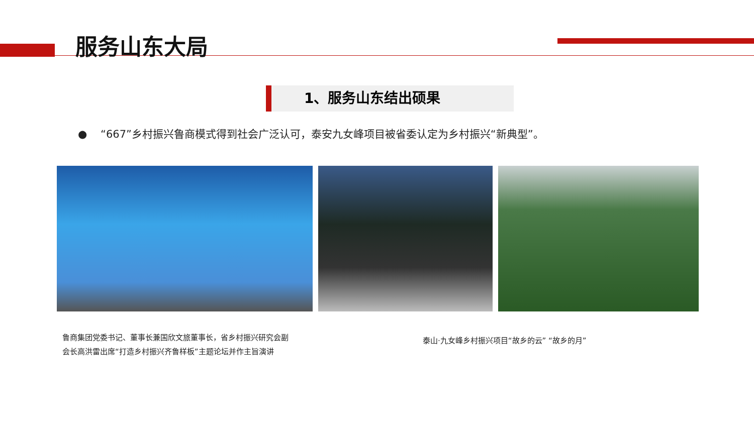服务山东大局
1、服务山东结出硕果
● “667”乡村振兴鲁商模式得到社会广泛认可，泰安九女峰项目被省委认定为乡村振兴“新典型”。
鲁商集团党委书记、董事长兼国欣文旅董事长，省乡村振兴研究会副
会长高洪雷出席“打造乡村振兴齐鲁样板”主题论坛并作主旨演讲
泰山·九女峰乡村振兴项目“故乡的云” “故乡的月”